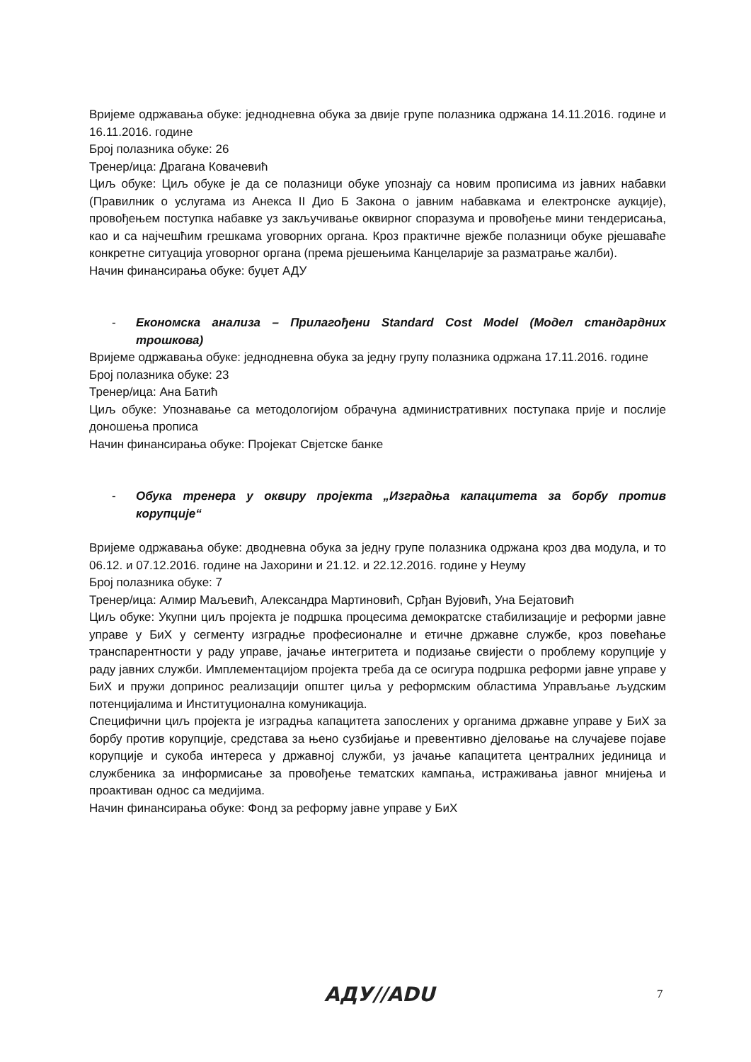Вријеме одржавања обуке: једнодневна обука за двије групе полазника одржана 14.11.2016. године и 16.11.2016. године
Број полазника обуке: 26
Тренер/ица: Драгана Ковачевић
Циљ обуке: Циљ обуке је да се полазници обуке упознају са новим прописима из јавних набавки (Правилник о услугама из Анекса II Дио Б Закона о јавним набавкама и електронске аукције), провођењем поступка набавке уз закључивање оквирног споразума и провођење мини тендерисања, као и са најчешћим грешкама уговорних органа. Кроз практичне вјежбе полазници обуке рјешаваће конкретне ситуација уговорног органа (према рјешењима Канцеларије за разматрање жалби).
Начин финансирања обуке: буџет АДУ
- Економска анализа – Прилагођени Standard Cost Model (Модел стандардних трошкова)
Вријеме одржавања обуке: једнодневна обука за једну групу полазника одржана 17.11.2016. године
Број полазника обуке: 23
Тренер/ица: Ана Батић
Циљ обуке: Упознавање са методологијом обрачуна административних поступака прије и послије доношења прописа
Начин финансирања обуке: Пројекат Свјетске банке
- Обука тренера у оквиру пројекта „Изградња капацитета за борбу против корупције“
Вријеме одржавања обуке: дводневна обука за једну групе полазника одржана кроз два модула, и то 06.12. и 07.12.2016. године на Јахорини и 21.12. и 22.12.2016. године у Неуму
Број полазника обуке: 7
Тренер/ица: Алмир Маљевић, Александра Мартиновић, Срђан Вујовић, Уна Бејатовић
Циљ обуке: Укупни циљ пројекта је подршка процесима демократске стабилизације и реформи јавне управе у БиХ у сегменту изградње професионалне и етичне државне службе, кроз повећање транспарентности у раду управе, јачање интегритета и подизање свијести о проблему корупције у раду јавних служби. Имплементацијом пројекта треба да се осигура подршка реформи јавне управе у БиХ и пружи допринос реализацији општег циља у реформским областима Управљање људским потенцијалима и Институционална комуникација.
Специфични циљ пројекта је изградња капацитета запослених у органима државне управе у БиХ за борбу против корупције, средстава за њено сузбијање и превентивно дјеловање на случајеве појаве корупције и сукоба интереса у државној служби, уз јачање капацитета централних јединица и службеника за информисање за провођење тематских кампања, истраживања јавног мнијења и проактиван однос са медијима.
Начин финансирања обуке: Фонд за реформу јавне управе у БиХ
АДУ//ADU 7